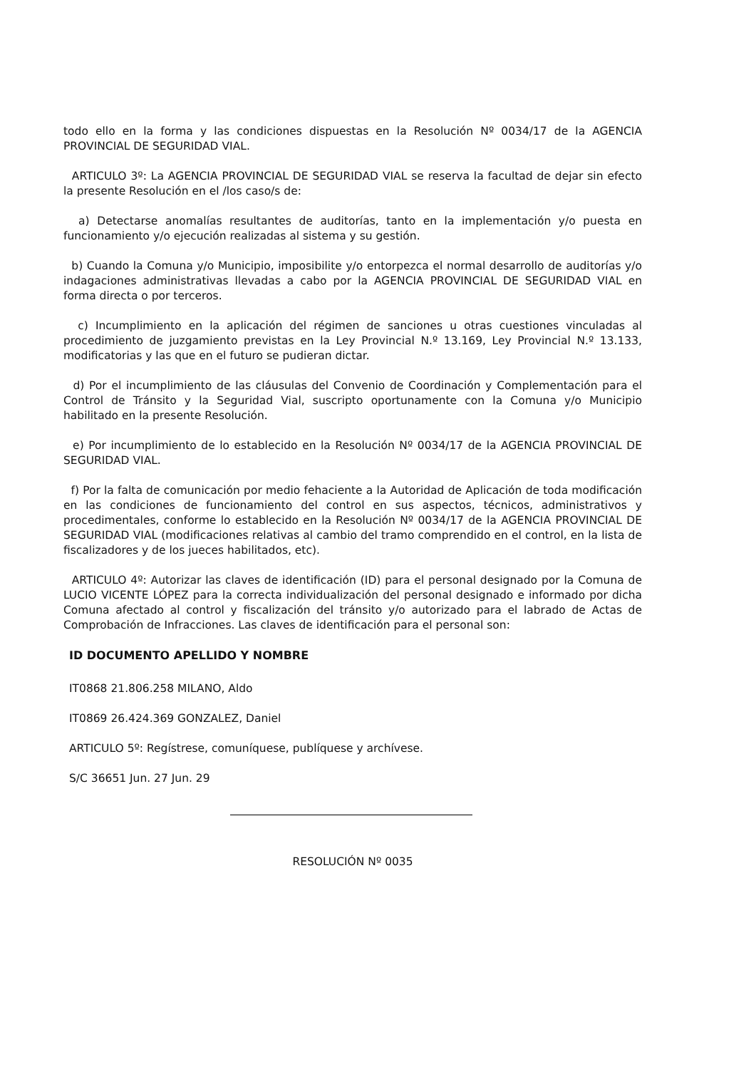todo ello en la forma y las condiciones dispuestas en la Resolución Nº 0034/17 de la AGENCIA PROVINCIAL DE SEGURIDAD VIAL.
ARTICULO 3º: La AGENCIA PROVINCIAL DE SEGURIDAD VIAL se reserva la facultad de dejar sin efecto la presente Resolución en el /los caso/s de:
a) Detectarse anomalías resultantes de auditorías, tanto en la implementación y/o puesta en funcionamiento y/o ejecución realizadas al sistema y su gestión.
b) Cuando la Comuna y/o Municipio, imposibilite y/o entorpezca el normal desarrollo de auditorías y/o indagaciones administrativas llevadas a cabo por la AGENCIA PROVINCIAL DE SEGURIDAD VIAL en forma directa o por terceros.
c) Incumplimiento en la aplicación del régimen de sanciones u otras cuestiones vinculadas al procedimiento de juzgamiento previstas en la Ley Provincial N.º 13.169, Ley Provincial N.º 13.133, modificatorias y las que en el futuro se pudieran dictar.
d) Por el incumplimiento de las cláusulas del Convenio de Coordinación y Complementación para el Control de Tránsito y la Seguridad Vial, suscripto oportunamente con la Comuna y/o Municipio habilitado en la presente Resolución.
e) Por incumplimiento de lo establecido en la Resolución Nº 0034/17 de la AGENCIA PROVINCIAL DE SEGURIDAD VIAL.
f) Por la falta de comunicación por medio fehaciente a la Autoridad de Aplicación de toda modificación en las condiciones de funcionamiento del control en sus aspectos, técnicos, administrativos y procedimentales, conforme lo establecido en la Resolución Nº 0034/17 de la AGENCIA PROVINCIAL DE SEGURIDAD VIAL (modificaciones relativas al cambio del tramo comprendido en el control, en la lista de fiscalizadores y de los jueces habilitados, etc).
ARTICULO 4º: Autorizar las claves de identificación (ID) para el personal designado por la Comuna de LUCIO VICENTE LÓPEZ para la correcta individualización del personal designado e informado por dicha Comuna afectado al control y fiscalización del tránsito y/o autorizado para el labrado de Actas de Comprobación de Infracciones. Las claves de identificación para el personal son:
ID DOCUMENTO APELLIDO Y NOMBRE
IT0868 21.806.258 MILANO, Aldo
IT0869 26.424.369 GONZALEZ, Daniel
ARTICULO 5º: Regístrese, comuníquese, publíquese y archívese.
S/C 36651 Jun. 27 Jun. 29
RESOLUCIÓN Nº 0035